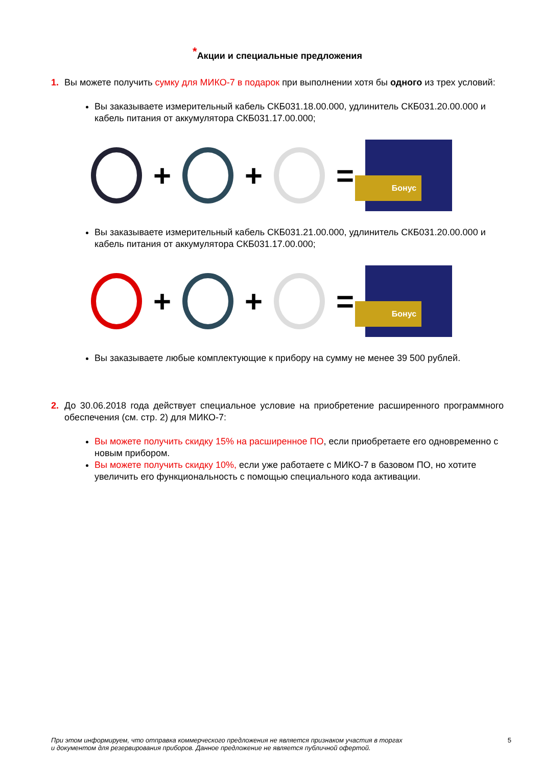<sup>*</sup> Акции и специальные предложения
1. Вы можете получить сумку для МИКО-7 в подарок при выполнении хотя бы одного из трех условий:
Вы заказываете измерительный кабель СКБ031.18.00.000, удлинитель СКБ031.20.00.000 и кабель питания от аккумулятора СКБ031.17.00.000;
+ + =
Бонус
Вы заказываете измерительный кабель СКБ031.21.00.000, удлинитель СКБ031.20.00.000 и кабель питания от аккумулятора СКБ031.17.00.000;
+ + =
Бонус
Вы заказываете любые комплектующие к прибору на сумму не менее 39 500 рублей.
2. До 30.06.2018 года действует специальное условие на приобретение расширенного программного обеспечения (см. стр. 2) для МИКО-7:
Вы можете получить скидку 15% на расширенное ПО, если приобретаете его одновременно с новым прибором.
Вы можете получить скидку 10%, если уже работаете с МИКО-7 в базовом ПО, но хотите увеличить его функциональность с помощью специального кода активации.
При этом информируем, что отправка коммерческого предложения не является признаком участия в торгах
и документом для резервирования приборов. Данное предложение не является публичной офертой.
5